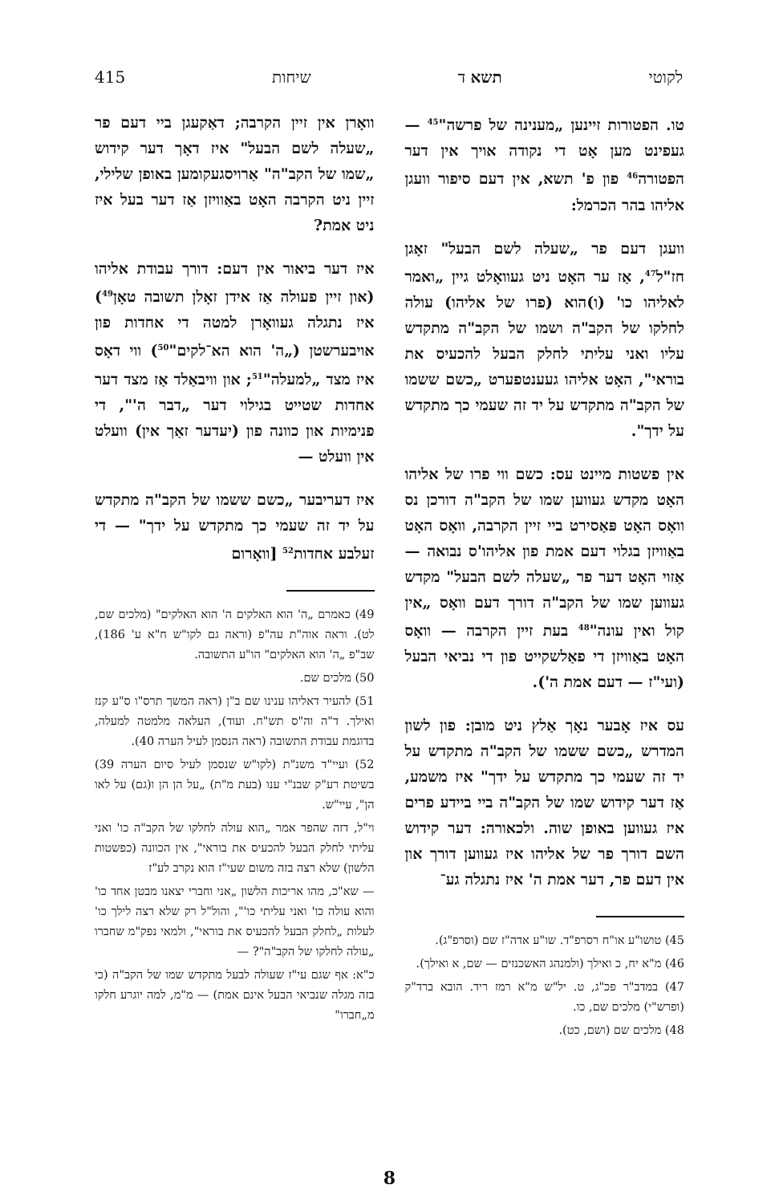לקוטי תשא ד שיחות 415
טו. הפטורות זיינען „מענינה של פרשה"<sup>45</sup> — געפינט מען אָט די נקודה אויך אין דער הפטורה<sup>46</sup> פון פ' תשא, אין דעם סיפור וועגן אליהו בהר הכרמל:
וועגן דעם פר „שעלה לשם הבעל" זאָגן חז"ל<sup>47</sup>, אַז ער האָט ניט געוואָלט גיין „ואמר לאליהו כו' (ו)הוא (פרו של אליהו) עולה לחלקו של הקב"ה ושמו של הקב"ה מתקדש עליו ואני עליתי לחלק הבעל להכעיס את בוראי", האָט אליהו געענטפערט „כשם ששמו של הקב"ה מתקדש על יד זה שעמי כך מתקדש על ידך".
אין פשטות מיינט עס: כשם ווי פרו של אליהו האָט מקדש געווען שמו של הקב"ה דורכן נס וואָס האָט פּאַסירט ביי זיין הקרבה, וואָס האָט באַוויזן בגלוי דעם אמת פון אליהו'ס נבואה — אַזוי האָט דער פר „שעלה לשם הבעל" מקדש געווען שמו של הקב"ה דורך דעם וואָס „אין קול ואין עונה"<sup>48</sup> בעת זיין הקרבה — וואָס האָט באַוויזן די פאַלשקייט פון די נביאי הבעל (ועי"ז — דעם אמת ה').
עס איז אָבער נאָך אַלץ ניט מובן: פון לשון המדרש „כשם ששמו של הקב"ה מתקדש על יד זה שעמי כך מתקדש על ידך" איז משמע, אַז דער קידוש שמו של הקב"ה ביי ביידע פרים איז געווען באופן שוה. ולכאורה: דער קידוש השם דורך פר של אליהו איז געווען דורך און אין דעם פר, דער אמת ה' איז נתגלה גע־
45) טושו"ע או"ח רסרפ"ד. שו"ע אדה"ז שם (וסרפ"ג).
46) מ"א יח, כ ואילך (ולמנהג האשכנזים — שם, א ואילך).
47) במדב"ר פכ"ג, ט. יל"ש מ"א רמז ריד. הובא ברד"ק (ופרש"י) מלכים שם, כו.
48) מלכים שם (ושם, כט).
וואָרן אין זיין הקרבה; דאַקעגן ביי דעם פר „שעלה לשם הבעל" איז דאָך דער קידוש „שמו של הקב"ה" אַרויסגעקומען באופן שלילי, זיין ניט הקרבה האָט באַוויזן אַז דער בעל איז ניט אמת?
איז דער ביאור אין דעם: דורך עבודת אליהו (און זיין פעולה אַז אידן זאָלן תשובה טאָן<sup>49</sup>) איז נתגלה געוואָרן למטה די אחדות פון אויבערשטן („ה' הוא הא־לקים"<sup>50</sup>) ווי דאָס איז מצד „למעלה"<sup>51</sup>; און וויבאַלד אַז מצד דער אחדות שטייט בגילוי דער „דבר ה'", די פנימיות און כוונה פון (יעדער זאַך אין) וועלט אין וועלט —
איז דעריבער „כשם ששמו של הקב"ה מתקדש על יד זה שעמי כך מתקדש על ידך" — די זעלבע אחדות<sup>52</sup> [וואָרום
49) כאמרם „ה' הוא האלקים ה' הוא האלקים" (מלכים שם, לט). וראה אוה"ת עה"פ (וראה גם לקו"ש ח"א ע' 186), שב"פ „ה' הוא האלקים" הו"ע התשובה.
50) מלכים שם.
51) להעיר דאליהו ענינו שם ב"ן (ראה המשך תרס"ו ס"ע קנז ואילך. ד"ה וה"ס תש"ח. ועוד), העלאה מלמטה למעלה, בדוגמת עבודת התשובה (ראה הנסמן לעיל הערה 40).
52) ועיי"ד משנ"ת (לקו"ש שנסמן לעיל סיום הערה 39) בשיטת רע"ק שבנ"י ענו (בעת מ"ת) „על הן הן ו(גם) על לאו הן", עיי"ש.
וי"ל, דזה שהפר אמר „הוא עולה לחלקו של הקב"ה כו' ואני עליתי לחלק הבעל להכעיס את בוראי", אין הכוונה (כפשטות הלשון) שלא רצה בזה משום שעי"ז הוא נקרב לע"ז
— שא"כ, מהו אריכות הלשון „אני וחברי יצאנו מבטן אחד כו' והוא עולה כו' ואני עליתי כו'", והול"ל רק שלא רצה לילך כו' לעלות „לחלק הבעל להכעיס את בוראי", ולמאי נפק"מ שחברו „עולה לחלקו של הקב"ה"? —
כ"א: אף שגם עי"ז שעולה לבעל מתקדש שמו של הקב"ה (כי בזה מגלה שנביאי הבעל אינם אמת) — מ"מ, למה יוגרע חלקו מ„חברו"
8